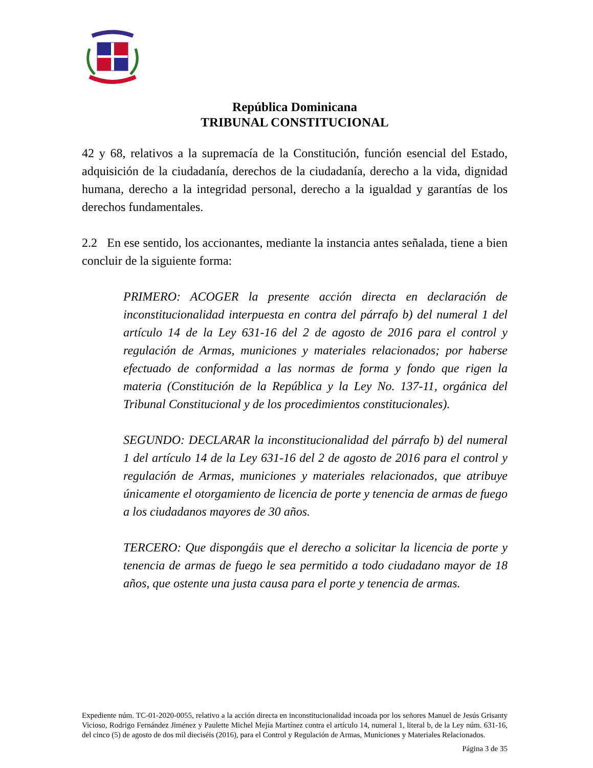República Dominicana
TRIBUNAL CONSTITUCIONAL
42 y 68, relativos a la supremacía de la Constitución, función esencial del Estado, adquisición de la ciudadanía, derechos de la ciudadanía, derecho a la vida, dignidad humana, derecho a la integridad personal, derecho a la igualdad y garantías de los derechos fundamentales.
2.2 En ese sentido, los accionantes, mediante la instancia antes señalada, tiene a bien concluir de la siguiente forma:
PRIMERO: ACOGER la presente acción directa en declaración de inconstitucionalidad interpuesta en contra del párrafo b) del numeral 1 del artículo 14 de la Ley 631-16 del 2 de agosto de 2016 para el control y regulación de Armas, municiones y materiales relacionados; por haberse efectuado de conformidad a las normas de forma y fondo que rigen la materia (Constitución de la República y la Ley No. 137-11, orgánica del Tribunal Constitucional y de los procedimientos constitucionales).
SEGUNDO: DECLARAR la inconstitucionalidad del párrafo b) del numeral 1 del artículo 14 de la Ley 631-16 del 2 de agosto de 2016 para el control y regulación de Armas, municiones y materiales relacionados, que atribuye únicamente el otorgamiento de licencia de porte y tenencia de armas de fuego a los ciudadanos mayores de 30 años.
TERCERO: Que dispongáis que el derecho a solicitar la licencia de porte y tenencia de armas de fuego le sea permitido a todo ciudadano mayor de 18 años, que ostente una justa causa para el porte y tenencia de armas.
Expediente núm. TC-01-2020-0055, relativo a la acción directa en inconstitucionalidad incoada por los señores Manuel de Jesús Grisanty Vicioso, Rodrigo Fernández Jiménez y Paulette Michel Mejía Martínez contra el artículo 14, numeral 1, literal b, de la Ley núm. 631-16, del cinco (5) de agosto de dos mil dieciséis (2016), para el Control y Regulación de Armas, Municiones y Materiales Relacionados.
Página 3 de 35